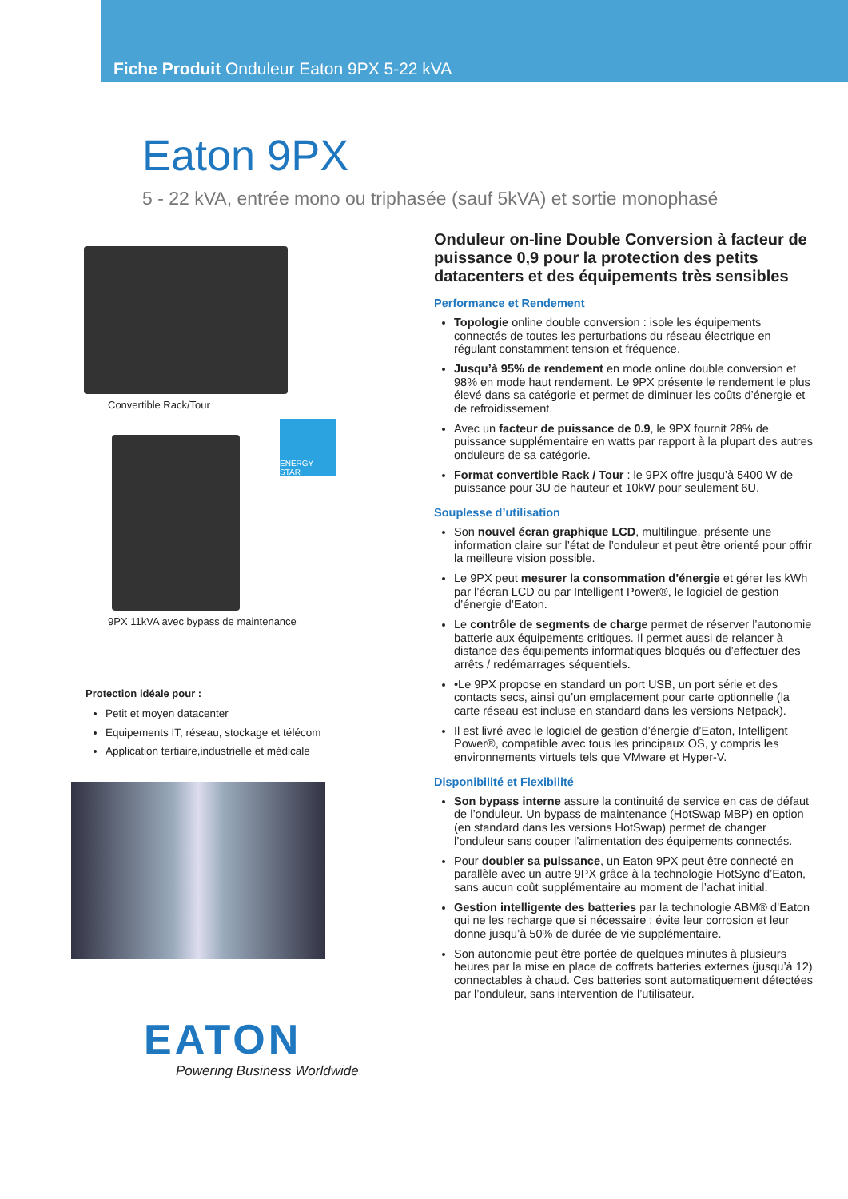Fiche Produit Onduleur Eaton 9PX 5-22 kVA
Eaton 9PX
5 - 22 kVA, entrée mono ou triphasée (sauf 5kVA) et sortie monophasé
Convertible Rack/Tour
ENERGY STAR
9PX 11kVA avec bypass de maintenance
Protection idéale pour :
Petit et moyen datacenter
Equipements IT, réseau, stockage et télécom
Application tertiaire,industrielle et médicale
EATON
Powering Business Worldwide
Onduleur on-line Double Conversion à facteur de puissance 0,9 pour la protection des petits datacenters et des équipements très sensibles
Performance et Rendement
Topologie online double conversion : isole les équipements connectés de toutes les perturbations du réseau électrique en régulant constamment tension et fréquence.
Jusqu’à 95% de rendement en mode online double conversion et 98% en mode haut rendement. Le 9PX présente le rendement le plus élevé dans sa catégorie et permet de diminuer les coûts d’énergie et de refroidissement.
Avec un facteur de puissance de 0.9, le 9PX fournit 28% de puissance supplémentaire en watts par rapport à la plupart des autres onduleurs de sa catégorie.
Format convertible Rack / Tour : le 9PX offre jusqu’à 5400 W de puissance pour 3U de hauteur et 10kW pour seulement 6U.
Souplesse d’utilisation
Son nouvel écran graphique LCD, multilingue, présente une information claire sur l’état de l’onduleur et peut être orienté pour offrir la meilleure vision possible.
Le 9PX peut mesurer la consommation d’énergie et gérer les kWh par l’écran LCD ou par Intelligent Power®, le logiciel de gestion d’énergie d’Eaton.
Le contrôle de segments de charge permet de réserver l’autonomie batterie aux équipements critiques. Il permet aussi de relancer à distance des équipements informatiques bloqués ou d’effectuer des arrêts / redémarrages séquentiels.
•Le 9PX propose en standard un port USB, un port série et des contacts secs, ainsi qu’un emplacement pour carte optionnelle (la carte réseau est incluse en standard dans les versions Netpack).
Il est livré avec le logiciel de gestion d’énergie d’Eaton, Intelligent Power®, compatible avec tous les principaux OS, y compris les environnements virtuels tels que VMware et Hyper-V.
Disponibilité et Flexibilité
Son bypass interne assure la continuité de service en cas de défaut de l’onduleur. Un bypass de maintenance (HotSwap MBP) en option (en standard dans les versions HotSwap) permet de changer l’onduleur sans couper l’alimentation des équipements connectés.
Pour doubler sa puissance, un Eaton 9PX peut être connecté en parallèle avec un autre 9PX grâce à la technologie HotSync d’Eaton, sans aucun coût supplémentaire au moment de l’achat initial.
Gestion intelligente des batteries par la technologie ABM® d’Eaton qui ne les recharge que si nécessaire : évite leur corrosion et leur donne jusqu’à 50% de durée de vie supplémentaire.
Son autonomie peut être portée de quelques minutes à plusieurs heures par la mise en place de coffrets batteries externes (jusqu’à 12) connectables à chaud. Ces batteries sont automatiquement détectées par l’onduleur, sans intervention de l’utilisateur.